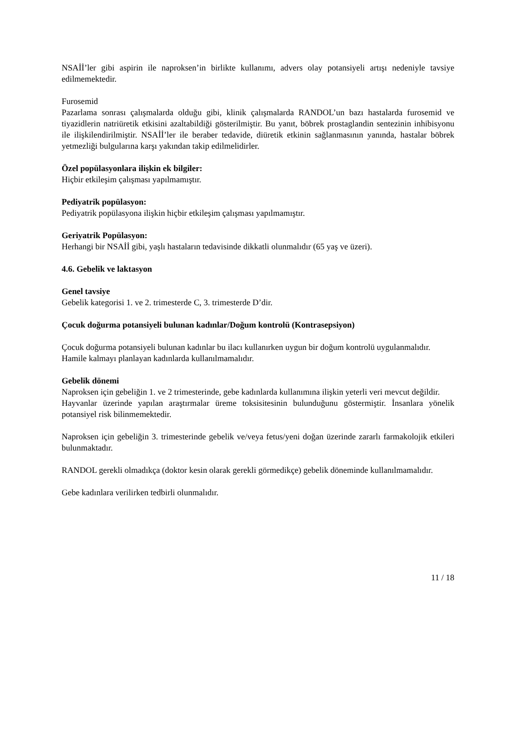NSAİİ’ler gibi aspirin ile naproksen’in birlikte kullanımı, advers olay potansiyeli artışı nedeniyle tavsiye edilmemektedir.
Furosemid
Pazarlama sonrası çalışmalarda olduğu gibi, klinik çalışmalarda RANDOL’un bazı hastalarda furosemid ve tiyazidlerin natriüretik etkisini azaltabildiği gösterilmiştir. Bu yanıt, böbrek prostaglandin sentezinin inhibisyonu ile ilişkilendirilmiştir. NSAİİ’ler ile beraber tedavide, diüretik etkinin sağlanmasının yanında, hastalar böbrek yetmezliği bulgularına karşı yakından takip edilmelidirler.
Özel popülasyonlara ilişkin ek bilgiler:
Hiçbir etkileşim çalışması yapılmamıştır.
Pediyatrik popülasyon:
Pediyatrik popülasyona ilişkin hiçbir etkileşim çalışması yapılmamıştır.
Geriyatrik Popülasyon:
Herhangi bir NSAİİ gibi, yaşlı hastaların tedavisinde dikkatli olunmalıdır (65 yaş ve üzeri).
4.6. Gebelik ve laktasyon
Genel tavsiye
Gebelik kategorisi 1. ve 2. trimesterde C, 3. trimesterde D’dir.
Çocuk doğurma potansiyeli bulunan kadınlar/Doğum kontrolü (Kontrasepsiyon)
Çocuk doğurma potansiyeli bulunan kadınlar bu ilacı kullanırken uygun bir doğum kontrolü uygulanmalıdır.
Hamile kalmayı planlayan kadınlarda kullanılmamalıdır.
Gebelik dönemi
Naproksen için gebeliğin 1. ve 2 trimesterinde, gebe kadınlarda kullanımına ilişkin yeterli veri mevcut değildir.
Hayvanlar üzerinde yapılan araştırmalar üreme toksisitesinin bulunduğunu göstermiştir. İnsanlara yönelik potansiyel risk bilinmemektedir.
Naproksen için gebeliğin 3. trimesterinde gebelik ve/veya fetus/yeni doğan üzerinde zararlı farmakolojik etkileri bulunmaktadır.
RANDOL gerekli olmadıkça (doktor kesin olarak gerekli görmedikçe) gebelik döneminde kullanılmamalıdır.
Gebe kadınlara verilirken tedbirli olunmalıdır.
11 / 18